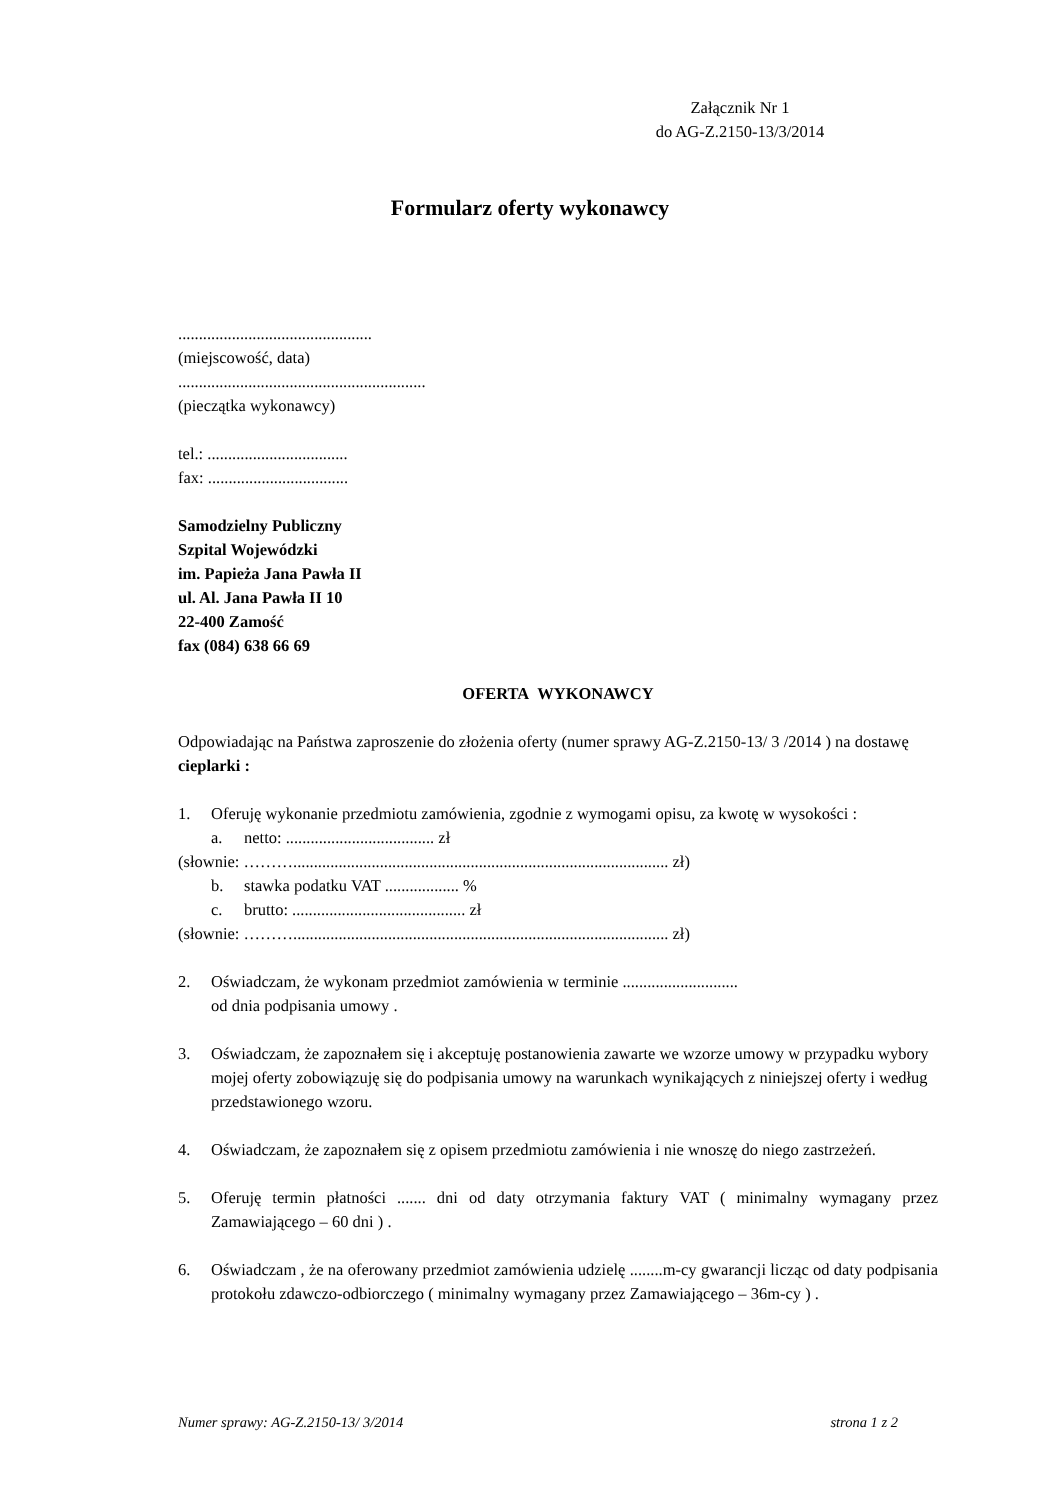Załącznik Nr 1
do AG-Z.2150-13/3/2014
Formularz oferty wykonawcy
...............................................
(miejscowość, data)
............................................................
(pieczątka wykonawcy)
tel.: ..................................
fax: ..................................
Samodzielny Publiczny
Szpital Wojewódzki
im. Papieża Jana Pawła II
ul. Al. Jana Pawła II 10
22-400 Zamość
fax (084) 638 66 69
OFERTA WYKONAWCY
Odpowiadając na Państwa zaproszenie do złożenia oferty (numer sprawy AG-Z.2150-13/ 3 /2014 ) na dostawę cieplarki :
1. Oferuję wykonanie przedmiotu zamówienia, zgodnie z wymogami opisu, za kwotę w wysokości :
a. netto: .................................... zł
(słownie: ………........................................................................................... zł)
b. stawka podatku VAT .................. %
c. brutto: .......................................... zł
(słownie: ………........................................................................................... zł)
2. Oświadczam, że wykonam przedmiot zamówienia w terminie ............................
od dnia podpisania umowy .
3. Oświadczam, że zapoznałem się i akceptuję postanowienia zawarte we wzorze umowy w przypadku wybory mojej oferty zobowiązuję się do podpisania umowy na warunkach wynikających z niniejszej oferty i według przedstawionego wzoru.
4. Oświadczam, że zapoznałem się z opisem przedmiotu zamówienia i nie wnoszę do niego zastrzeżeń.
5. Oferuję termin płatności ....... dni od daty otrzymania faktury VAT ( minimalny wymagany przez Zamawiającego – 60 dni ) .
6. Oświadczam , że na oferowany przedmiot zamówienia udzielę ........m-cy gwarancji licząc od daty podpisania protokołu zdawczo-odbiorczego ( minimalny wymagany przez Zamawiającego – 36m-cy ) .
Numer sprawy: AG-Z.2150-13/ 3/2014 strona 1 z 2